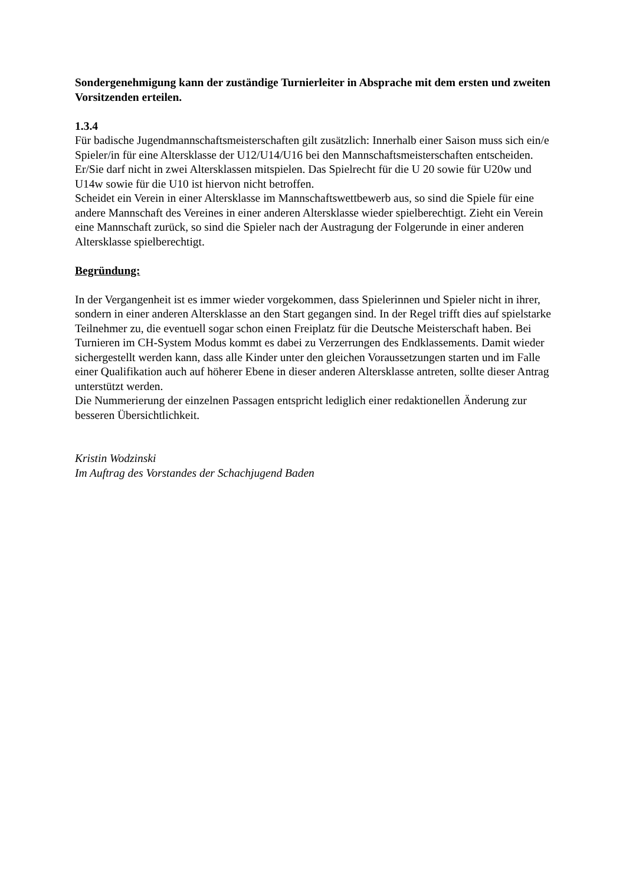Sondergenehmigung kann der zuständige Turnierleiter in Absprache mit dem ersten und zweiten Vorsitzenden erteilen.
1.3.4
Für badische Jugendmannschaftsmeisterschaften gilt zusätzlich: Innerhalb einer Saison muss sich ein/e Spieler/in für eine Altersklasse der U12/U14/U16 bei den Mannschaftsmeisterschaften entscheiden. Er/Sie darf nicht in zwei Altersklassen mitspielen. Das Spielrecht für die U 20 sowie für U20w und U14w sowie für die U10 ist hiervon nicht betroffen.
Scheidet ein Verein in einer Altersklasse im Mannschaftswettbewerb aus, so sind die Spiele für eine andere Mannschaft des Vereines in einer anderen Altersklasse wieder spielberechtigt. Zieht ein Verein eine Mannschaft zurück, so sind die Spieler nach der Austragung der Folgerunde in einer anderen Altersklasse spielberechtigt.
Begründung:
In der Vergangenheit ist es immer wieder vorgekommen, dass Spielerinnen und Spieler nicht in ihrer, sondern in einer anderen Altersklasse an den Start gegangen sind. In der Regel trifft dies auf spielstarke Teilnehmer zu, die eventuell sogar schon einen Freiplatz für die Deutsche Meisterschaft haben. Bei Turnieren im CH-System Modus kommt es dabei zu Verzerrungen des Endklassements. Damit wieder sichergestellt werden kann, dass alle Kinder unter den gleichen Voraussetzungen starten und im Falle einer Qualifikation auch auf höherer Ebene in dieser anderen Altersklasse antreten, sollte dieser Antrag unterstützt werden.
Die Nummerierung der einzelnen Passagen entspricht lediglich einer redaktionellen Änderung zur besseren Übersichtlichkeit.
Kristin Wodzinski
Im Auftrag des Vorstandes der Schachjugend Baden